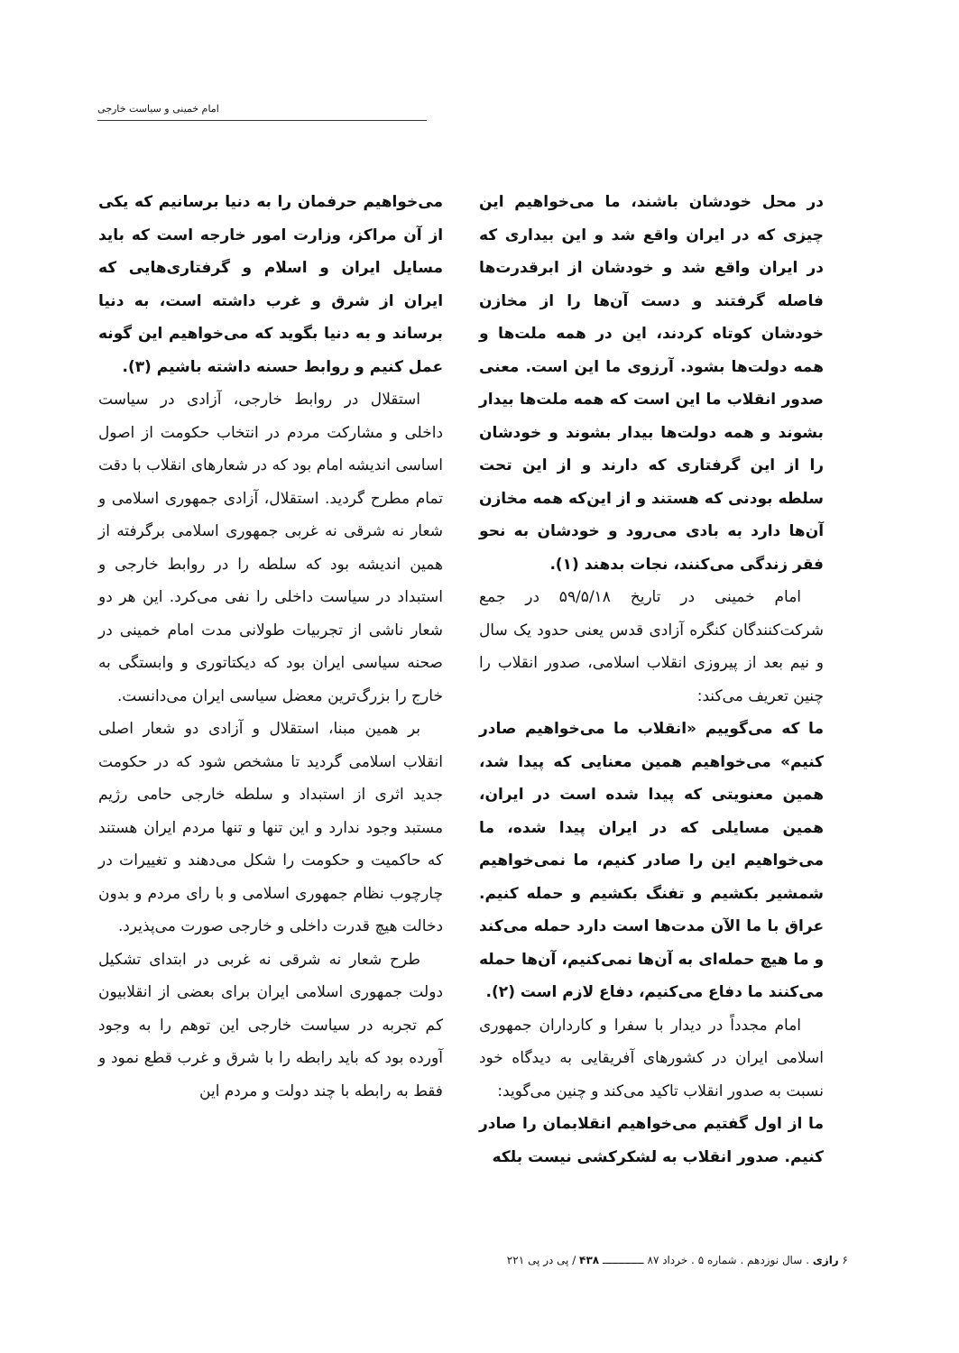امام خمینی و سیاست خارجی
در محل خودشان باشند، ما می‌خواهیم این چیزی که در ایران واقع شد و این بیداری که در ایران واقع شد و خودشان از ابرقدرت‌ها فاصله گرفتند و دست آن‌ها را از مخازن خودشان کوتاه کردند، این در همه ملت‌ها و همه دولت‌ها بشود. آرزوی ما این است. معنی صدور انقلاب ما این است که همه ملت‌ها بیدار بشوند و همه دولت‌ها بیدار بشوند و خودشان را از این گرفتاری که دارند و از این تحت سلطه بودنی که هستند و از این‌که همه مخازن آن‌ها دارد به بادی می‌رود و خودشان به نحو فقر زندگی می‌کنند، نجات بدهند (۱).
امام خمینی در تاریخ ۵۹/۵/۱۸ در جمع شرکت‌کنندگان کنگره آزادی قدس یعنی حدود یک سال و نیم بعد از پیروزی انقلاب اسلامی، صدور انقلاب را چنین تعریف می‌کند:
ما که می‌گوییم «انقلاب ما می‌خواهیم صادر کنیم» می‌خواهیم همین معنایی که پیدا شد، همین معنویتی که پیدا شده است در ایران، همین مسایلی که در ایران پیدا شده، ما می‌خواهیم این را صادر کنیم، ما نمی‌خواهیم شمشیر بکشیم و تفنگ بکشیم و حمله کنیم. عراق با ما الآن مدت‌ها است دارد حمله می‌کند و ما هیچ حمله‌ای به آن‌ها نمی‌کنیم، آن‌ها حمله می‌کنند ما دفاع می‌کنیم، دفاع لازم است (۲).
امام مجدداً در دیدار با سفرا و کارداران جمهوری اسلامی ایران در کشورهای آفریقایی به دیدگاه خود نسبت به صدور انقلاب تاکید می‌کند و چنین می‌گوید:
ما از اول گفتیم می‌خواهیم انقلابمان را صادر کنیم. صدور انقلاب به لشکرکشی نیست بلکه
می‌خواهیم حرفمان را به دنیا برسانیم که یکی از آن مراکز، وزارت امور خارجه است که باید مسایل ایران و اسلام و گرفتاری‌هایی که ایران از شرق و غرب داشته است، به دنیا برساند و به دنیا بگوید که می‌خواهیم این گونه عمل کنیم و روابط حسنه داشته باشیم (۳).
استقلال در روابط خارجی، آزادی در سیاست داخلی و مشارکت مردم در انتخاب حکومت از اصول اساسی اندیشه امام بود که در شعارهای انقلاب با دقت تمام مطرح گردید. استقلال، آزادی جمهوری اسلامی و شعار نه شرقی نه غربی جمهوری اسلامی برگرفته از همین اندیشه بود که سلطه را در روابط خارجی و استبداد در سیاست داخلی را نفی می‌کرد. این هر دو شعار ناشی از تجربیات طولانی مدت امام خمینی در صحنه سیاسی ایران بود که دیکتاتوری و وابستگی به خارج را بزرگ‌ترین معضل سیاسی ایران می‌دانست.
بر همین مبنا، استقلال و آزادی دو شعار اصلی انقلاب اسلامی گردید تا مشخص شود که در حکومت جدید اثری از استبداد و سلطه خارجی حامی رژیم مستبد وجود ندارد و این تنها و تنها مردم ایران هستند که حاکمیت و حکومت را شکل می‌دهند و تغییرات در چارچوب نظام جمهوری اسلامی و با رای مردم و بدون دخالت هیچ قدرت داخلی و خارجی صورت می‌پذیرد.
طرح شعار نه شرقی نه غربی در ابتدای تشکیل دولت جمهوری اسلامی ایران برای بعضی از انقلابیون کم تجربه در سیاست خارجی این توهم را به وجود آورده بود که باید رابطه را با شرق و غرب قطع نمود و فقط به رابطه با چند دولت و مردم این
۶ رازی . سال نوزدهم . شماره ۵ . خرداد ۸۷ ـــــــــــــ ۴۳۸ / پی در پی ۲۲۱